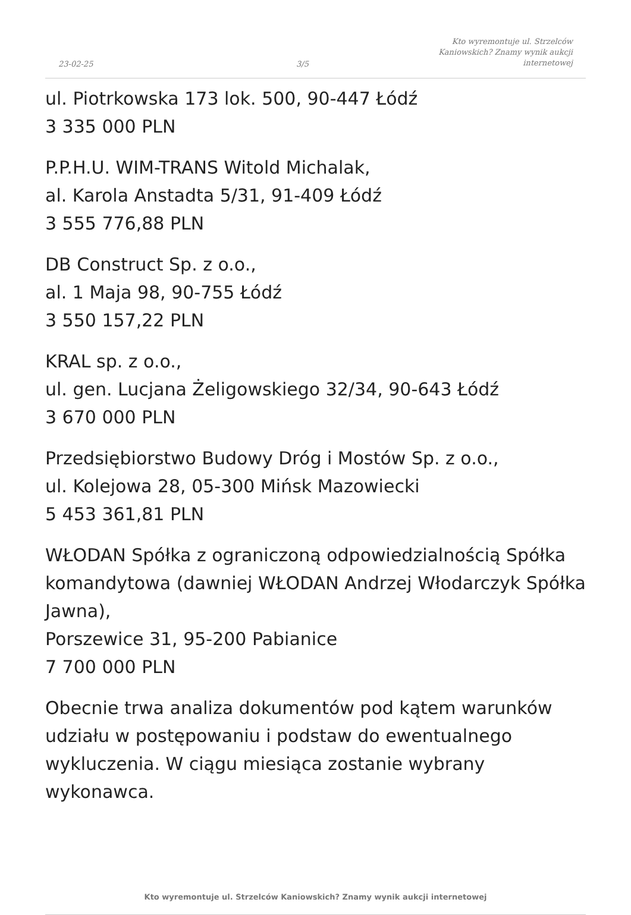23-02-25
3/5
Kto wyremontuje ul. Strzelców
Kaniowskich? Znamy wynik aukcji
internetowej
ul. Piotrkowska 173 lok. 500, 90-447 Łódź
3 335 000 PLN
P.P.H.U. WIM-TRANS Witold Michalak,
al. Karola Anstadta 5/31, 91-409 Łódź
3 555 776,88 PLN
DB Construct Sp. z o.o.,
al. 1 Maja 98, 90-755 Łódź
3 550 157,22 PLN
KRAL sp. z o.o.,
ul. gen. Lucjana Żeligowskiego 32/34, 90-643 Łódź
3 670 000 PLN
Przedsiębiorstwo Budowy Dróg i Mostów Sp. z o.o.,
ul. Kolejowa 28, 05-300 Mińsk Mazowiecki
5 453 361,81 PLN
WŁODAN Spółka z ograniczoną odpowiedzialnością Spółka komandytowa (dawniej WŁODAN Andrzej Włodarczyk Spółka Jawna),
Porszewice 31, 95-200 Pabianice
7 700 000 PLN
Obecnie trwa analiza dokumentów pod kątem warunków udziału w postępowaniu i podstaw do ewentualnego wykluczenia. W ciągu miesiąca zostanie wybrany wykonawca.
Kto wyremontuje ul. Strzelców Kaniowskich? Znamy wynik aukcji internetowej